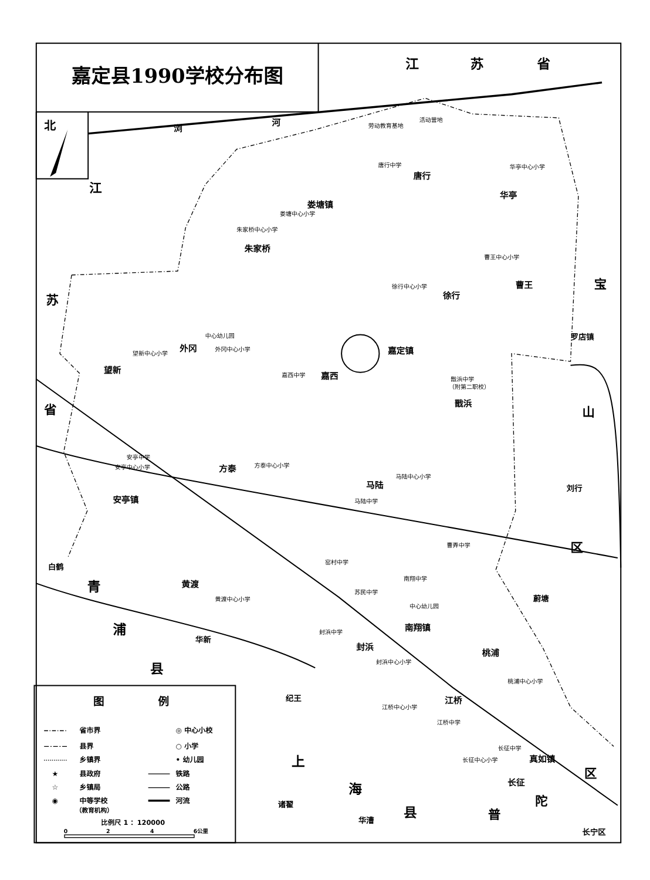嘉定县1990学校分布图
北
江
苏
省
江
苏
省
宝
山
区
青
浦
县
上
海
县
普
陀
区
浏
河
娄塘镇
朱家桥
唐行
华亭
曹王
徐行
嘉定镇
外冈
望新
嘉西
戬浜
方泰
马陆
安亭镇
黄渡
南翔镇
封浜
桃浦
江桥
真如镇
长征
罗店镇
刘行
白鹤
蔚塘
华新
纪王
诸翟
华漕
长宁区
劳动教育基地
活动营地
唐行中学
华亭中心小学
娄塘中心小学
朱家桥中心小学
曹王中心小学
徐行中心小学
中心幼儿园
望新中心小学
外冈中心小学
嘉西中学
戬浜中学
（附第二职校）
安亭中学
安亭中心小学
方泰中心小学
马陆中心小学
马陆中学
窑村中学
曹弄中学
南翔中学
黄渡中心小学
苏民中学
中心幼儿园
封浜中学
封浜中心小学
桃浦中心小学
江桥中心小学
江桥中学
长征中心小学
长征中学
图
例
省市界
◎ 中心小校
县界
○ 小学
乡镇界
• 幼儿园
★
县政府
铁路
☆
乡镇局
公路
◉
中等学校
河流
（教育机构）
比例尺 1 ：120000
0
2
4
6公里